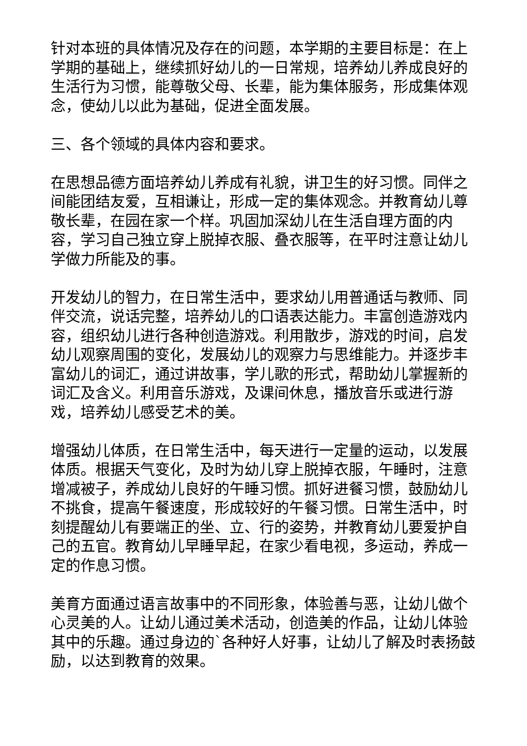针对本班的具体情况及存在的问题，本学期的主要目标是：在上学期的基础上，继续抓好幼儿的一日常规，培养幼儿养成良好的生活行为习惯，能尊敬父母、长辈，能为集体服务，形成集体观念，使幼儿以此为基础，促进全面发展。
三、各个领域的具体内容和要求。
在思想品德方面培养幼儿养成有礼貌，讲卫生的好习惯。同伴之间能团结友爱，互相谦让，形成一定的集体观念。并教育幼儿尊敬长辈，在园在家一个样。巩固加深幼儿在生活自理方面的内容，学习自己独立穿上脱掉衣服、叠衣服等，在平时注意让幼儿学做力所能及的事。
开发幼儿的智力，在日常生活中，要求幼儿用普通话与教师、同伴交流，说话完整，培养幼儿的口语表达能力。丰富创造游戏内容，组织幼儿进行各种创造游戏。利用散步，游戏的时间，启发幼儿观察周围的变化，发展幼儿的观察力与思维能力。并逐步丰富幼儿的词汇，通过讲故事，学儿歌的形式，帮助幼儿掌握新的词汇及含义。利用音乐游戏，及课间休息，播放音乐或进行游戏，培养幼儿感受艺术的美。
增强幼儿体质，在日常生活中，每天进行一定量的运动，以发展体质。根据天气变化，及时为幼儿穿上脱掉衣服，午睡时，注意增减被子，养成幼儿良好的午睡习惯。抓好进餐习惯，鼓励幼儿不挑食，提高午餐速度，形成较好的午餐习惯。日常生活中，时刻提醒幼儿有要端正的坐、立、行的姿势，并教育幼儿要爱护自己的五官。教育幼儿早睡早起，在家少看电视，多运动，养成一定的作息习惯。
美育方面通过语言故事中的不同形象，体验善与恶，让幼儿做个心灵美的人。让幼儿通过美术活动，创造美的作品，让幼儿体验其中的乐趣。通过身边的`各种好人好事，让幼儿了解及时表扬鼓励，以达到教育的效果。